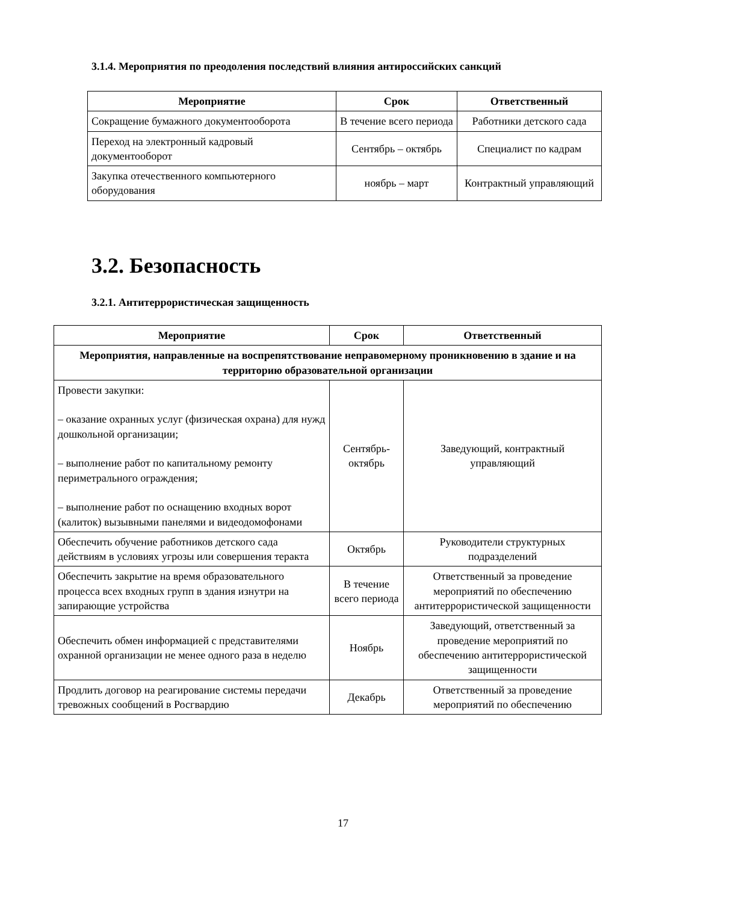3.1.4. Мероприятия по преодоления последствий влияния антироссийских санкций
| Мероприятие | Срок | Ответственный |
| --- | --- | --- |
| Сокращение бумажного документооборота | В течение всего периода | Работники детского сада |
| Переход на электронный кадровый документооборот | Сентябрь – октябрь | Специалист по кадрам |
| Закупка отечественного компьютерного оборудования | ноябрь – март | Контрактный управляющий |
3.2. Безопасность
3.2.1. Антитеррористическая защищенность
| Мероприятие | Срок | Ответственный |
| --- | --- | --- |
| Мероприятия, направленные на воспрепятствование неправомерному проникновению в здание и на территорию образовательной организации | | |
| Провести закупки: – оказание охранных услуг (физическая охрана) для нужд дошкольной организации; – выполнение работ по капитальному ремонту периметрального ограждения; – выполнение работ по оснащению входных ворот (калиток) вызывными панелями и видеодомофонами | Сентябрь-октябрь | Заведующий, контрактный управляющий |
| Обеспечить обучение работников детского сада действиям в условиях угрозы или совершения теракта | Октябрь | Руководители структурных подразделений |
| Обеспечить закрытие на время образовательного процесса всех входных групп в здания изнутри на запирающие устройства | В течение всего периода | Ответственный за проведение мероприятий по обеспечению антитеррористической защищенности |
| Обеспечить обмен информацией с представителями охранной организации не менее одного раза в неделю | Ноябрь | Заведующий, ответственный за проведение мероприятий по обеспечению антитеррористической защищенности |
| Продлить договор на реагирование системы передачи тревожных сообщений в Росгвардию | Декабрь | Ответственный за проведение мероприятий по обеспечению |
17